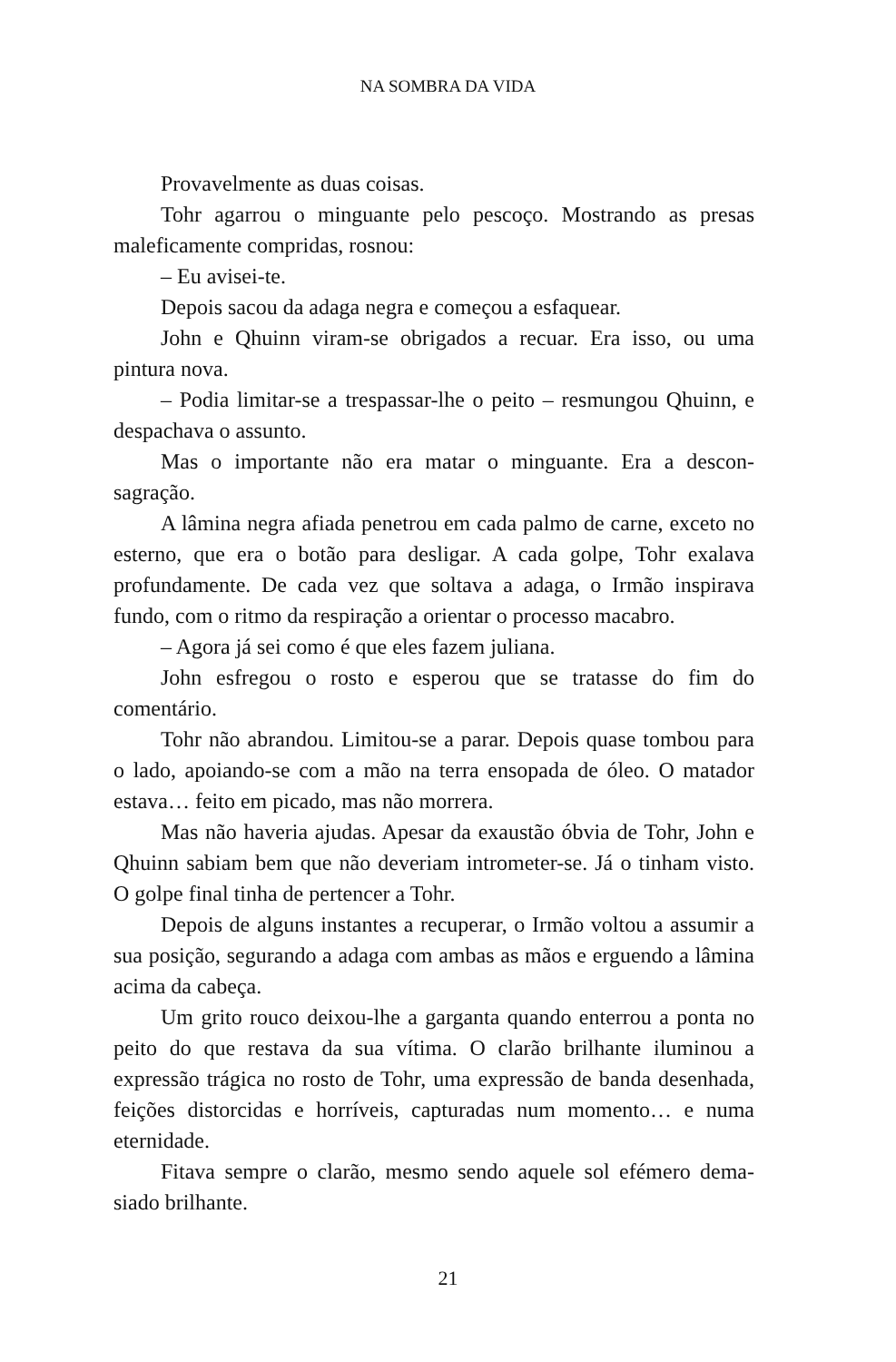NA SOMBRA DA VIDA
Provavelmente as duas coisas.
Tohr agarrou o minguante pelo pescoço. Mostrando as presas maleficamente compridas, rosnou:
– Eu avisei-te.
Depois sacou da adaga negra e começou a esfaquear.
John e Qhuinn viram-se obrigados a recuar. Era isso, ou uma pintura nova.
– Podia limitar-se a trespassar-lhe o peito – resmungou Qhuinn, e despachava o assunto.
Mas o importante não era matar o minguante. Era a descon­sagração.
A lâmina negra afiada penetrou em cada palmo de carne, exceto no esterno, que era o botão para desligar. A cada golpe, Tohr exalava profundamente. De cada vez que soltava a adaga, o Irmão inspirava fundo, com o ritmo da respiração a orientar o processo macabro.
– Agora já sei como é que eles fazem juliana.
John esfregou o rosto e esperou que se tratasse do fim do comentário.
Tohr não abrandou. Limitou-se a parar. Depois quase tombou para o lado, apoiando-se com a mão na terra ensopada de óleo. O matador estava… feito em picado, mas não morrera.
Mas não haveria ajudas. Apesar da exaustão óbvia de Tohr, John e Qhuinn sabiam bem que não deveriam intrometer-se. Já o tinham visto. O golpe final tinha de pertencer a Tohr.
Depois de alguns instantes a recuperar, o Irmão voltou a assumir a sua posição, segurando a adaga com ambas as mãos e erguendo a lâmina acima da cabeça.
Um grito rouco deixou-lhe a garganta quando enterrou a ponta no peito do que restava da sua vítima. O clarão brilhante iluminou a expressão trágica no rosto de Tohr, uma expressão de banda dese­nhada, feições distorcidas e horríveis, capturadas num momento… e numa eternidade.
Fitava sempre o clarão, mesmo sendo aquele sol efémero dema­siado brilhante.
21